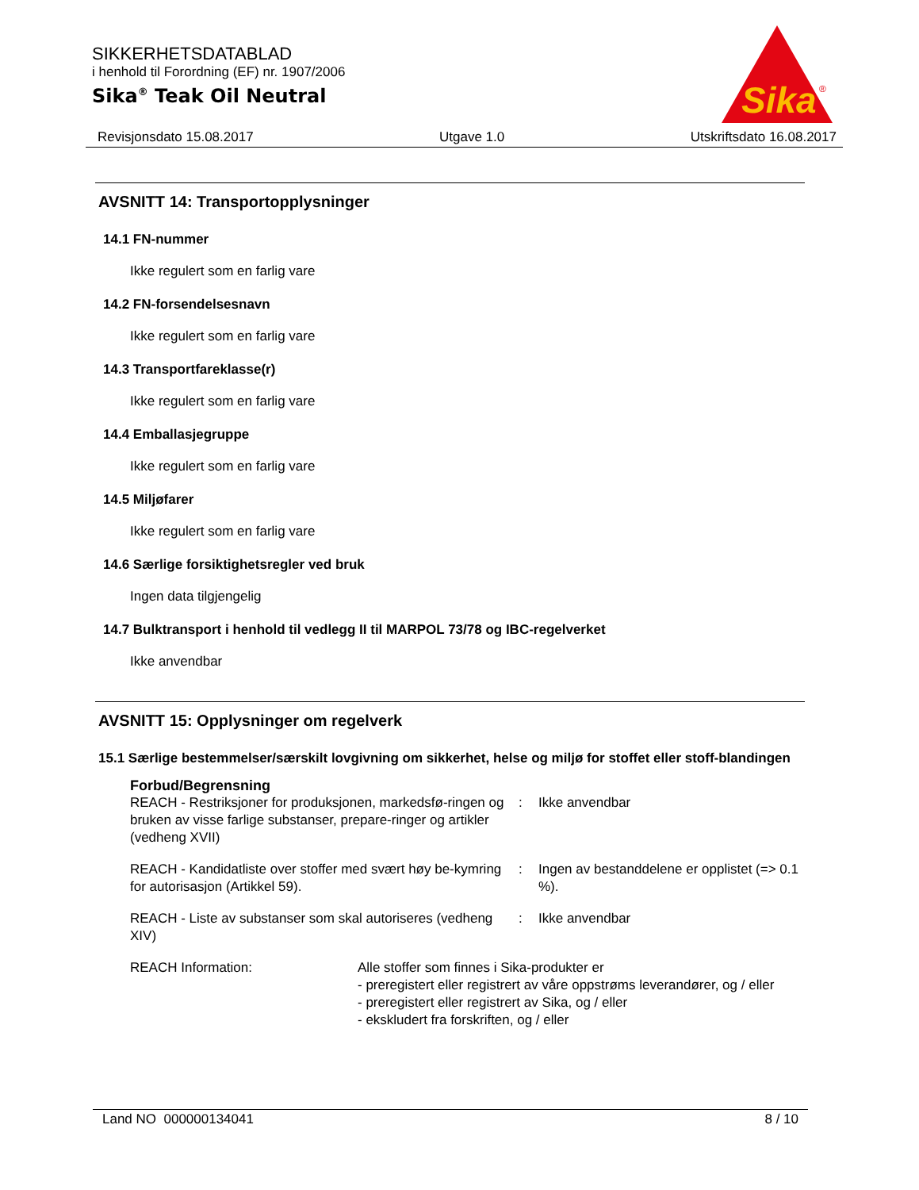SIKKERHETSDATABLAD
i henhold til Forordning (EF) nr. 1907/2006
Sika<sup>®</sup> Teak Oil Neutral
Sika
®
Revisjonsdato 15.08.2017 Utgave 1.0 Utskriftsdato 16.08.2017
AVSNITT 14: Transportopplysninger
14.1 FN-nummer
Ikke regulert som en farlig vare
14.2 FN-forsendelsesnavn
Ikke regulert som en farlig vare
14.3 Transportfareklasse(r)
Ikke regulert som en farlig vare
14.4 Emballasjegruppe
Ikke regulert som en farlig vare
14.5 Miljøfarer
Ikke regulert som en farlig vare
14.6 Særlige forsiktighetsregler ved bruk
Ingen data tilgjengelig
14.7 Bulktransport i henhold til vedlegg II til MARPOL 73/78 og IBC-regelverket
Ikke anvendbar
AVSNITT 15: Opplysninger om regelverk
15.1 Særlige bestemmelser/særskilt lovgivning om sikkerhet, helse og miljø for stoffet eller stoff-blandingen
Forbud/Begrensning
| REACH - Restriksjoner for produksjonen, markedsfø-ringen og bruken av visse farlige substanser, prepare-ringer og artikler (vedheng XVII) | : | Ikke anvendbar |
| REACH - Kandidatliste over stoffer med svært høy be-kymring for autorisasjon (Artikkel 59). | : | Ingen av bestanddelene er opplistet (=> 0.1 %). |
| REACH - Liste av substanser som skal autoriseres (vedheng XIV) | : | Ikke anvendbar |
| REACH Information: | Alle stoffer som finnes i Sika-produkter er - preregistert eller registrert av våre oppstrøms leverandører, og / eller - preregistert eller registrert av Sika, og / eller - ekskludert fra forskriften, og / eller |
Land NO 000000134041 8 / 10